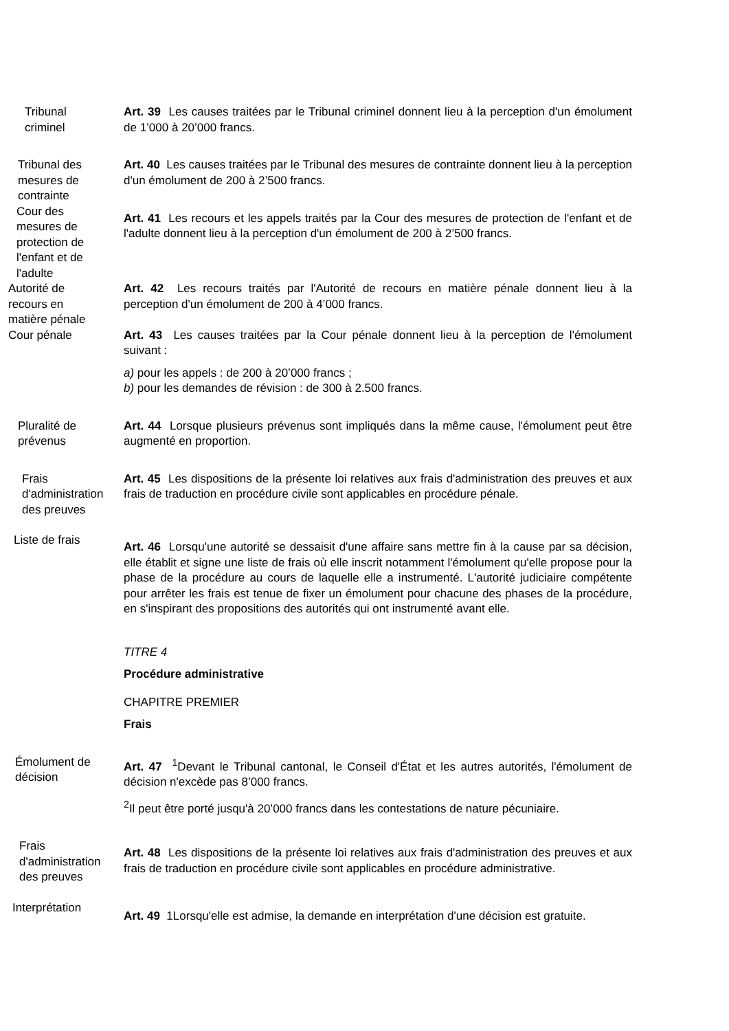Tribunal
criminel
Art. 39 Les causes traitées par le Tribunal criminel donnent lieu à la perception d'un émolument de 1’000 à 20’000 francs.
Tribunal des
mesures de
contrainte
Art. 40 Les causes traitées par le Tribunal des mesures de contrainte donnent lieu à la perception d'un émolument de 200 à 2’500 francs.
Cour des
mesures de
protection de
l'enfant et de
l'adulte
Art. 41 Les recours et les appels traités par la Cour des mesures de protection de l'enfant et de l'adulte donnent lieu à la perception d'un émolument de 200 à 2’500 francs.
Autorité de
recours en
matière pénale
Art. 42 Les recours traités par l'Autorité de recours en matière pénale donnent lieu à la perception d'un émolument de 200 à 4’000 francs.
Cour pénale Art. 43 Les causes traitées par la Cour pénale donnent lieu à la perception de l'émolument suivant :
a) pour les appels : de 200 à 20’000 francs ;
b) pour les demandes de révision : de 300 à 2.500 francs.
Pluralité de
prévenus
Art. 44 Lorsque plusieurs prévenus sont impliqués dans la même cause, l'émolument peut être augmenté en proportion.
Frais
d'administration
des preuves
Art. 45 Les dispositions de la présente loi relatives aux frais d'administration des preuves et aux frais de traduction en procédure civile sont applicables en procédure pénale.
Liste de frais
Art. 46 Lorsqu'une autorité se dessaisit d'une affaire sans mettre fin à la cause par sa décision, elle établit et signe une liste de frais où elle inscrit notamment l'émolument qu'elle propose pour la phase de la procédure au cours de laquelle elle a instrumenté. L'autorité judiciaire compétente pour arrêter les frais est tenue de fixer un émolument pour chacune des phases de la procédure, en s'inspirant des propositions des autorités qui ont instrumenté avant elle.
TITRE 4
Procédure administrative
CHAPITRE PREMIER
Frais
Émolument de
décision
Art. 47 <sup>1</sup>Devant le Tribunal cantonal, le Conseil d'État et les autres autorités, l'émolument de décision n'excède pas 8’000 francs.
<sup>2</sup> Il peut être porté jusqu'à 20’000 francs dans les contestations de nature pécuniaire.
Frais
d'administration
des preuves
Art. 48 Les dispositions de la présente loi relatives aux frais d'administration des preuves et aux frais de traduction en procédure civile sont applicables en procédure administrative.
Interprétation
Art. 49 1Lorsqu'elle est admise, la demande en interprétation d'une décision est gratuite.